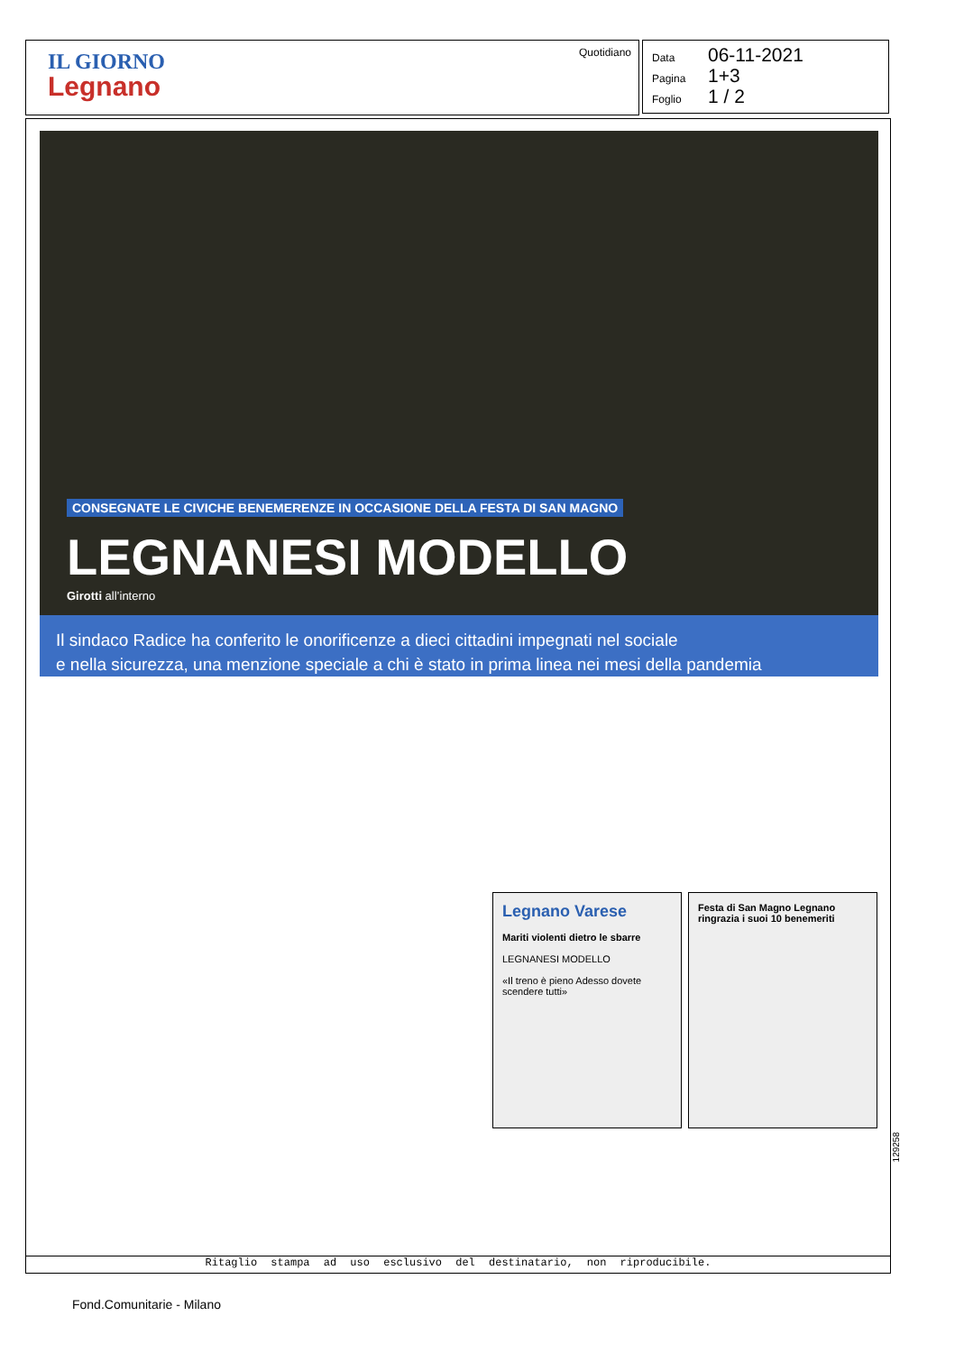IL GIORNO
Legnano
Quotidiano
Data 06-11-2021
Pagina 1+3
Foglio 1 / 2
CONSEGNATE LE CIVICHE BENEMERENZE IN OCCASIONE DELLA FESTA DI SAN MAGNO
LEGNANESI MODELLO
Girotti all’interno
Il sindaco Radice ha conferito le onorificenze a dieci cittadini impegnati nel sociale
e nella sicurezza, una menzione speciale a chi è stato in prima linea nei mesi della pandemia
Legnano Varese
Mariti violenti dietro le sbarre
LEGNANESI MODELLO
«Il treno è pieno Adesso dovete scendere tutti»
Festa di San Magno Legnano ringrazia i suoi 10 benemeriti
129258
Ritaglio stampa ad uso esclusivo del destinatario, non riproducibile.
Fond.Comunitarie - Milano